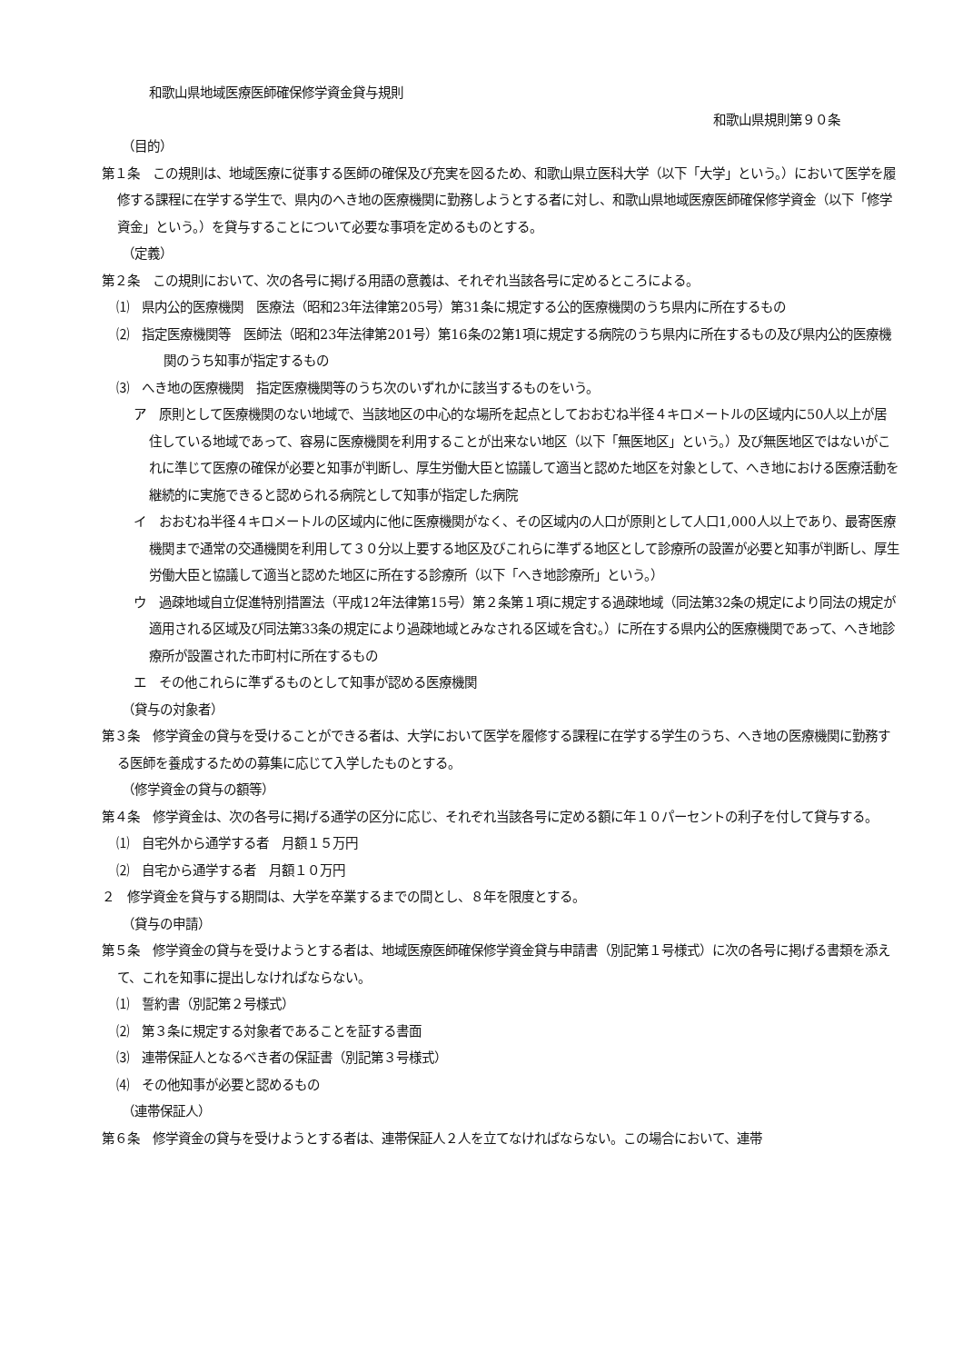和歌山県地域医療医師確保修学資金貸与規則
和歌山県規則第９０条
（目的）
第１条　この規則は、地域医療に従事する医師の確保及び充実を図るため、和歌山県立医科大学（以下「大学」という。）において医学を履修する課程に在学する学生で、県内のへき地の医療機関に勤務しようとする者に対し、和歌山県地域医療医師確保修学資金（以下「修学資金」という。）を貸与することについて必要な事項を定めるものとする。
（定義）
第２条　この規則において、次の各号に掲げる用語の意義は、それぞれ当該各号に定めるところによる。
⑴　県内公的医療機関　医療法（昭和23年法律第205号）第31条に規定する公的医療機関のうち県内に所在するもの
⑵　指定医療機関等　医師法（昭和23年法律第201号）第16条の2第1項に規定する病院のうち県内に所在するもの及び県内公的医療機関のうち知事が指定するもの
⑶　へき地の医療機関　指定医療機関等のうち次のいずれかに該当するものをいう。
ア　原則として医療機関のない地域で、当該地区の中心的な場所を起点としておおむね半径４キロメートルの区域内に50人以上が居住している地域であって、容易に医療機関を利用することが出来ない地区（以下「無医地区」という。）及び無医地区ではないがこれに準じて医療の確保が必要と知事が判断し、厚生労働大臣と協議して適当と認めた地区を対象として、へき地における医療活動を継続的に実施できると認められる病院として知事が指定した病院
イ　おおむね半径４キロメートルの区域内に他に医療機関がなく、その区域内の人口が原則として人口1,000人以上であり、最寄医療機関まで通常の交通機関を利用して３０分以上要する地区及びこれらに準ずる地区として診療所の設置が必要と知事が判断し、厚生労働大臣と協議して適当と認めた地区に所在する診療所（以下「へき地診療所」という。）
ウ　過疎地域自立促進特別措置法（平成12年法律第15号）第２条第１項に規定する過疎地域（同法第32条の規定により同法の規定が適用される区域及び同法第33条の規定により過疎地域とみなされる区域を含む。）に所在する県内公的医療機関であって、へき地診療所が設置された市町村に所在するもの
エ　その他これらに準ずるものとして知事が認める医療機関
（貸与の対象者）
第３条　修学資金の貸与を受けることができる者は、大学において医学を履修する課程に在学する学生のうち、へき地の医療機関に勤務する医師を養成するための募集に応じて入学したものとする。
（修学資金の貸与の額等）
第４条　修学資金は、次の各号に掲げる通学の区分に応じ、それぞれ当該各号に定める額に年１０パーセントの利子を付して貸与する。
⑴　自宅外から通学する者　月額１５万円
⑵　自宅から通学する者　月額１０万円
２　修学資金を貸与する期間は、大学を卒業するまでの間とし、８年を限度とする。
（貸与の申請）
第５条　修学資金の貸与を受けようとする者は、地域医療医師確保修学資金貸与申請書（別記第１号様式）に次の各号に掲げる書類を添えて、これを知事に提出しなければならない。
⑴　誓約書（別記第２号様式）
⑵　第３条に規定する対象者であることを証する書面
⑶　連帯保証人となるべき者の保証書（別記第３号様式）
⑷　その他知事が必要と認めるもの
（連帯保証人）
第６条　修学資金の貸与を受けようとする者は、連帯保証人２人を立てなければならない。この場合において、連帯